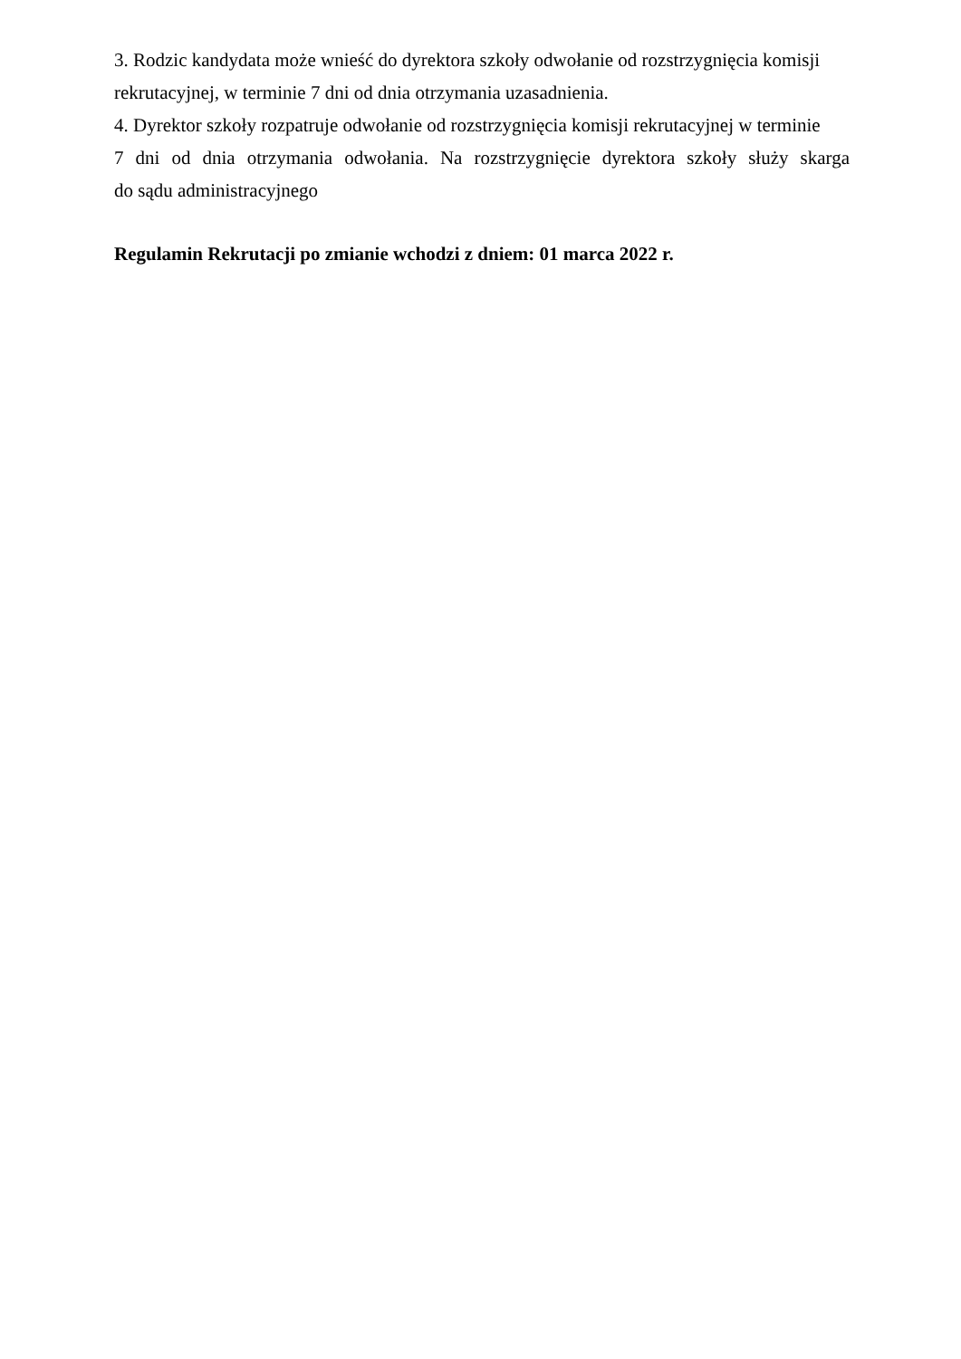3. Rodzic kandydata może wnieść do dyrektora szkoły odwołanie od rozstrzygnięcia komisji
rekrutacyjnej, w terminie 7 dni od dnia otrzymania uzasadnienia.
4. Dyrektor szkoły rozpatruje odwołanie od rozstrzygnięcia komisji rekrutacyjnej w terminie
7 dni od dnia otrzymania odwołania. Na rozstrzygnięcie dyrektora szkoły służy skarga
do sądu administracyjnego
Regulamin Rekrutacji po zmianie wchodzi z dniem: 01 marca 2022 r.